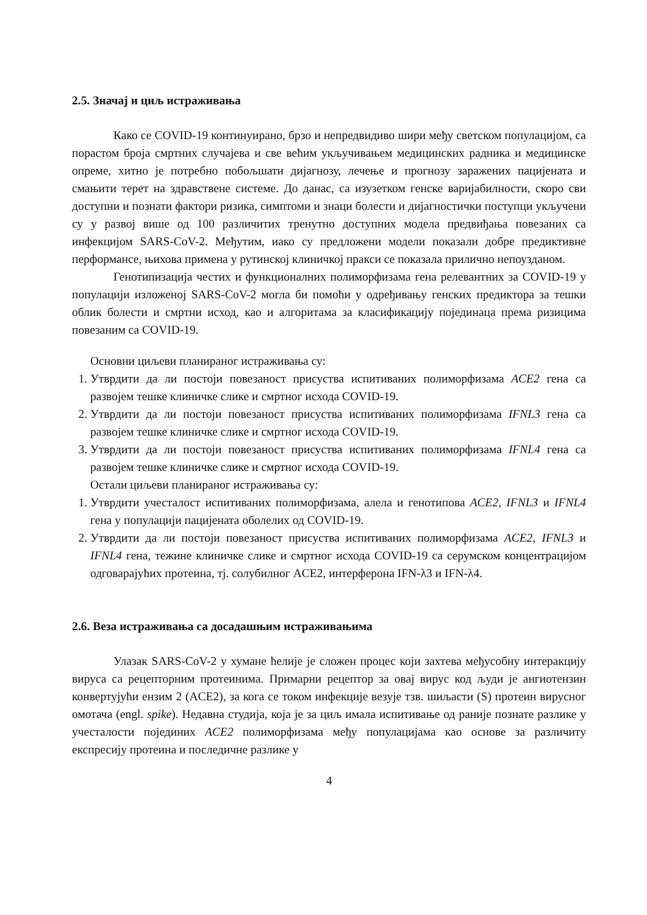2.5. Значај и циљ истраживања
Како се COVID-19 континуирано, брзо и непредвидиво шири међу светском популацијом, са порастом броја смртних случајева и све већим укључивањем медицинских радника и медицинске опреме, хитно је потребно побољшати дијагнозу, лечење и прогнозу заражених пацијената и смањити терет на здравствене системе. До данас, са изузетком генске варијабилности, скоро сви доступни и познати фактори ризика, симптоми и знаци болести и дијагностички поступци укључени су у развој више од 100 различитих тренутно доступних модела предвиђања повезаних са инфекцијом SARS-CoV-2. Међутим, иако су предложени модели показали добре предиктивне перформансе, њихова примена у рутинској клиничкој пракси се показала прилично непоузданом.
Генотипизација честих и функционалних полиморфизама гена релевантних за COVID-19 у популацији изложеној SARS-CoV-2 могла би помоћи у одређивању генских предиктора за тешки облик болести и смртни исход, као и алгоритама за класификацију појединаца према ризицима повезаним са COVID-19.
Основни циљеви планираног истраживања су:
1. Утврдити да ли постоји повезаност присуства испитиваних полиморфизама ACE2 гена са развојем тешке клиничке слике и смртног исхода COVID-19.
2. Утврдити да ли постоји повезаност присуства испитиваних полиморфизама IFNL3 гена са развојем тешке клиничке слике и смртног исхода COVID-19.
3. Утврдити да ли постоји повезаност присуства испитиваних полиморфизама IFNL4 гена са развојем тешке клиничке слике и смртног исхода COVID-19.
Остали циљеви планираног истраживања су:
1. Утврдити учесталост испитиваних полиморфизама, алела и генотипова ACE2, IFNL3 и IFNL4 гена у популацији пацијената оболелих од COVID-19.
2. Утврдити да ли постоји повезаност присуства испитиваних полиморфизама ACE2, IFNL3 и IFNL4 гена, тежине клиничке слике и смртног исхода COVID-19 са серумском концентрацијом одговарајућих протеина, тј. солубилног ACE2, интерферона IFN-λ3 и IFN-λ4.
2.6. Веза истраживања са досадашњим истраживањима
Улазак SARS-CoV-2 у хумане ћелије је сложен процес који захтева међусобну интеракцију вируса са рецепторним протеинима. Примарни рецептор за овај вирус код људи је ангиотензин конвертујући ензим 2 (ACE2), за кога се током инфекције везује тзв. шиљасти (S) протеин вирусног омотача (engl. spike). Недавна студија, која је за циљ имала испитивање од раније познате разлике у учесталости појединих ACE2 полиморфизама међу популацијама као основе за различиту експресију протеина и последичне разлике у
4